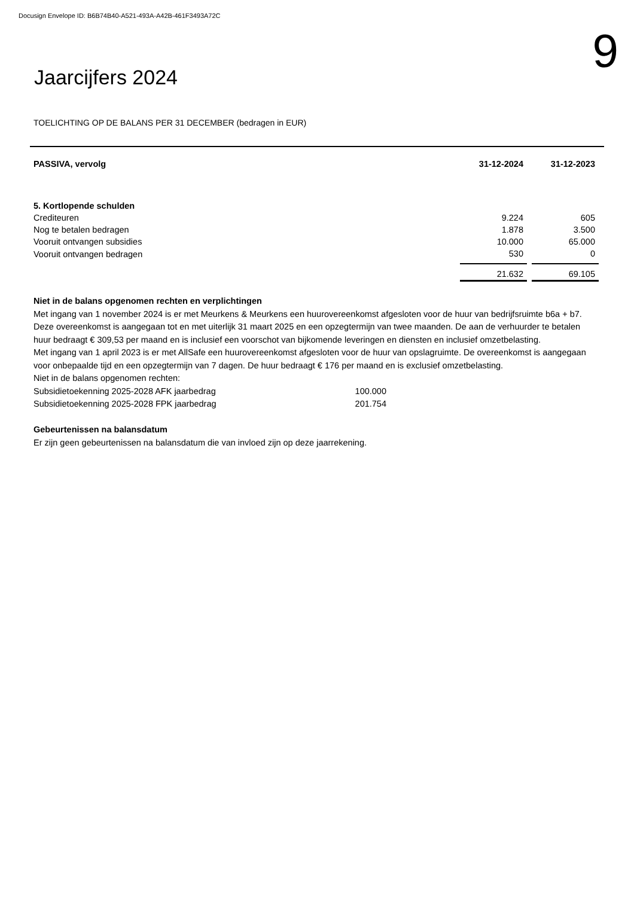Docusign Envelope ID: B6B74B40-A521-493A-A42B-461F3493A72C
Jaarcijfers 2024
9
TOELICHTING OP DE BALANS PER 31 DECEMBER (bedragen in EUR)
| PASSIVA, vervolg | 31-12-2024 | | 31-12-2023 |
| 5. Kortlopende schulden | | | |
| Crediteuren | 9.224 | | 605 |
| Nog te betalen bedragen | 1.878 | | 3.500 |
| Vooruit ontvangen subsidies | 10.000 | | 65.000 |
| Vooruit ontvangen bedragen | 530 | | 0 |
| | 21.632 | | 69.105 |
Niet in de balans opgenomen rechten en verplichtingen
Met ingang van 1 november 2024 is er met Meurkens & Meurkens een huurovereenkomst afgesloten voor de huur van bedrijfsruimte b6a + b7. Deze overeenkomst is aangegaan tot en met uiterlijk 31 maart 2025 en een opzegtermijn van twee maanden. De aan de verhuurder te betalen huur bedraagt € 309,53 per maand en is inclusief een voorschot van bijkomende leveringen en diensten en inclusief omzetbelasting.
Met ingang van 1 april 2023 is er met AllSafe een huurovereenkomst afgesloten voor de huur van opslagruimte. De overeenkomst is aangegaan voor onbepaalde tijd en een opzegtermijn van 7 dagen. De huur bedraagt € 176 per maand en is exclusief omzetbelasting.
Niet in de balans opgenomen rechten:
Subsidietoekenning 2025-2028 AFK jaarbedrag 100.000
Subsidietoekenning 2025-2028 FPK jaarbedrag 201.754
Gebeurtenissen na balansdatum
Er zijn geen gebeurtenissen na balansdatum die van invloed zijn op deze jaarrekening.